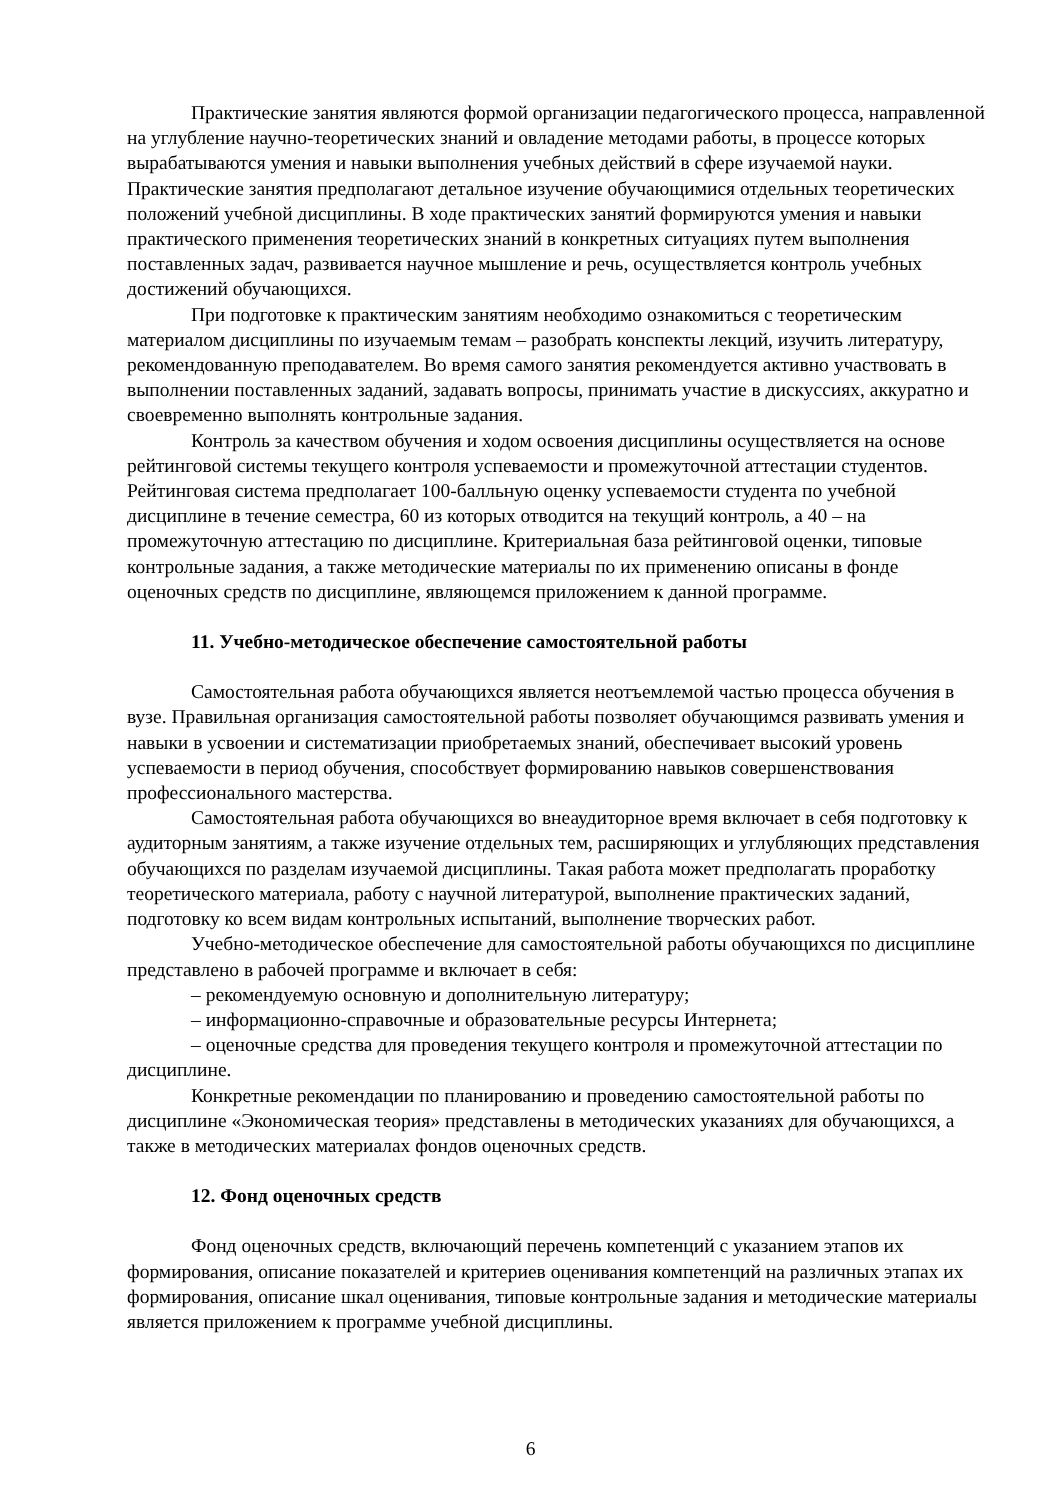Практические занятия являются формой организации педагогического процесса, направленной на углубление научно-теоретических знаний и овладение методами работы, в процессе которых вырабатываются умения и навыки выполнения учебных действий в сфере изучаемой науки. Практические занятия предполагают детальное изучение обучающимися отдельных теоретических положений учебной дисциплины. В ходе практических занятий формируются умения и навыки практического применения теоретических знаний в конкретных ситуациях путем выполнения поставленных задач, развивается научное мышление и речь, осуществляется контроль учебных достижений обучающихся.
При подготовке к практическим занятиям необходимо ознакомиться с теоретическим материалом дисциплины по изучаемым темам – разобрать конспекты лекций, изучить литературу, рекомендованную преподавателем. Во время самого занятия рекомендуется активно участвовать в выполнении поставленных заданий, задавать вопросы, принимать участие в дискуссиях, аккуратно и своевременно выполнять контрольные задания.
Контроль за качеством обучения и ходом освоения дисциплины осуществляется на основе рейтинговой системы текущего контроля успеваемости и промежуточной аттестации студентов. Рейтинговая система предполагает 100-балльную оценку успеваемости студента по учебной дисциплине в течение семестра, 60 из которых отводится на текущий контроль, а 40 – на промежуточную аттестацию по дисциплине. Критериальная база рейтинговой оценки, типовые контрольные задания, а также методические материалы по их применению описаны в фонде оценочных средств по дисциплине, являющемся приложением к данной программе.
11. Учебно-методическое обеспечение самостоятельной работы
Самостоятельная работа обучающихся является неотъемлемой частью процесса обучения в вузе. Правильная организация самостоятельной работы позволяет обучающимся развивать умения и навыки в усвоении и систематизации приобретаемых знаний, обеспечивает высокий уровень успеваемости в период обучения, способствует формированию навыков совершенствования профессионального мастерства.
Самостоятельная работа обучающихся во внеаудиторное время включает в себя подготовку к аудиторным занятиям, а также изучение отдельных тем, расширяющих и углубляющих представления обучающихся по разделам изучаемой дисциплины. Такая работа может предполагать проработку теоретического материала, работу с научной литературой, выполнение практических заданий, подготовку ко всем видам контрольных испытаний, выполнение творческих работ.
Учебно-методическое обеспечение для самостоятельной работы обучающихся по дисциплине представлено в рабочей программе и включает в себя:
– рекомендуемую основную и дополнительную литературу;
– информационно-справочные и образовательные ресурсы Интернета;
– оценочные средства для проведения текущего контроля и промежуточной аттестации по дисциплине.
Конкретные рекомендации по планированию и проведению самостоятельной работы по дисциплине «Экономическая теория» представлены в методических указаниях для обучающихся, а также в методических материалах фондов оценочных средств.
12. Фонд оценочных средств
Фонд оценочных средств, включающий перечень компетенций с указанием этапов их формирования, описание показателей и критериев оценивания компетенций на различных этапах их формирования, описание шкал оценивания, типовые контрольные задания и методические материалы является приложением к программе учебной дисциплины.
6